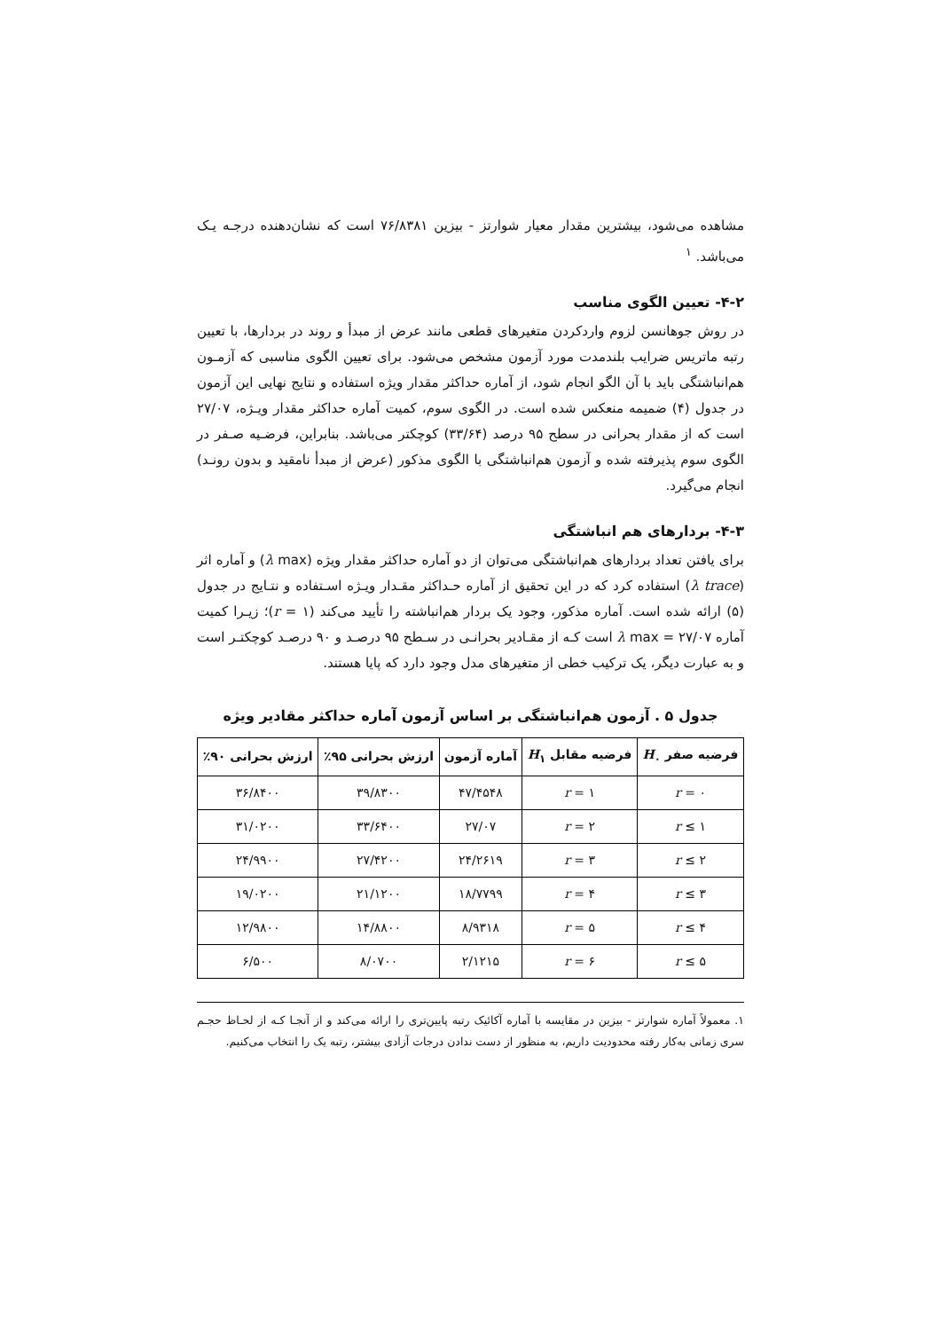مشاهده می‌شود، بیشترین مقدار معیار شوارتز - بیزین ۷۶/۸۳۸۱ است که نشان‌دهنده درجـه یـک می‌باشد. <sup>۱</sup>
۴-۲- تعیین الگوی مناسب
در روش جوهانسن لزوم واردکردن متغیرهای قطعی مانند عرض از مبدأ و روند در بردارها، با تعیین رتبه ماتریس ضرایب بلندمدت مورد آزمون مشخص می‌شود. برای تعیین الگوی مناسبی که آزمـون هم‌انباشتگی باید با آن الگو انجام شود، از آماره حداکثر مقدار ویژه استفاده و نتایج نهایی این آزمون در جدول (۴) ضمیمه منعکس شده است. در الگوی سوم، کمیت آماره حداکثر مقدار ویـژه، ۲۷/۰۷ است که از مقدار بحرانی در سطح ۹۵ درصد (۳۳/۶۴) کوچکتر می‌باشد. بنابراین، فرضـیه صـفر در الگوی سوم پذیرفته شده و آزمون هم‌انباشتگی با الگوی مذکور (عرض از مبدأ نامقید و بدون رونـد) انجام می‌گیرد.
۴-۳- بردارهای هم انباشتگی
برای یافتن تعداد بردارهای هم‌انباشتگی می‌توان از دو آماره حداکثر مقدار ویژه (λ max) و آماره اثر (λ trace) استفاده کرد که در این تحقیق از آماره حـداکثر مقـدار ویـژه اسـتفاده و نتـایج در جدول (۵) ارائه شده است. آماره مذکور، وجود یک بردار هم‌انباشته را تأیید می‌کند (r = ۱)؛ زیـرا کمیت آماره λ max = ۲۷/۰۷ است کـه از مقـادیر بحرانـی در سـطح ۹۵ درصـد و ۹۰ درصـد کوچکتـر است و به عبارت دیگر، یک ترکیب خطی از متغیرهای مدل وجود دارد که پایا هستند.
جدول ۵ . آزمون هم‌انباشتگی بر اساس آزمون آماره حداکثر مقادیر ویژه
| فرضیه صفر H<sub>۰</sub> | فرضیه مقابل H<sub>۱</sub> | آماره آزمون | ارزش بحرانی ۹۵٪ | ارزش بحرانی ۹۰٪ |
| --- | --- | --- | --- | --- |
| r = ۰ | r = ۱ | ۴۷/۴۵۴۸ | ۳۹/۸۳۰۰ | ۳۶/۸۴۰۰ |
| r ≤ ۱ | r = ۲ | ۲۷/۰۷ | ۳۳/۶۴۰۰ | ۳۱/۰۲۰۰ |
| r ≤ ۲ | r = ۳ | ۲۴/۲۶۱۹ | ۲۷/۴۲۰۰ | ۲۴/۹۹۰۰ |
| r ≤ ۳ | r = ۴ | ۱۸/۷۷۹۹ | ۲۱/۱۲۰۰ | ۱۹/۰۲۰۰ |
| r ≤ ۴ | r = ۵ | ۸/۹۳۱۸ | ۱۴/۸۸۰۰ | ۱۲/۹۸۰۰ |
| r ≤ ۵ | r = ۶ | ۲/۱۲۱۵ | ۸/۰۷۰۰ | ۶/۵۰۰ |
۱. معمولاً آماره شوارتز - بیزین در مقایسه با آماره آکائیک رتبه پایین‌تری را ارائه می‌کند و از آنجـا کـه از لحـاظ حجـم سری زمانی به‌کار رفته محدودیت داریم، به منظور از دست ندادن درجات آزادی بیشتر، رتبه یک را انتخاب می‌کنیم.